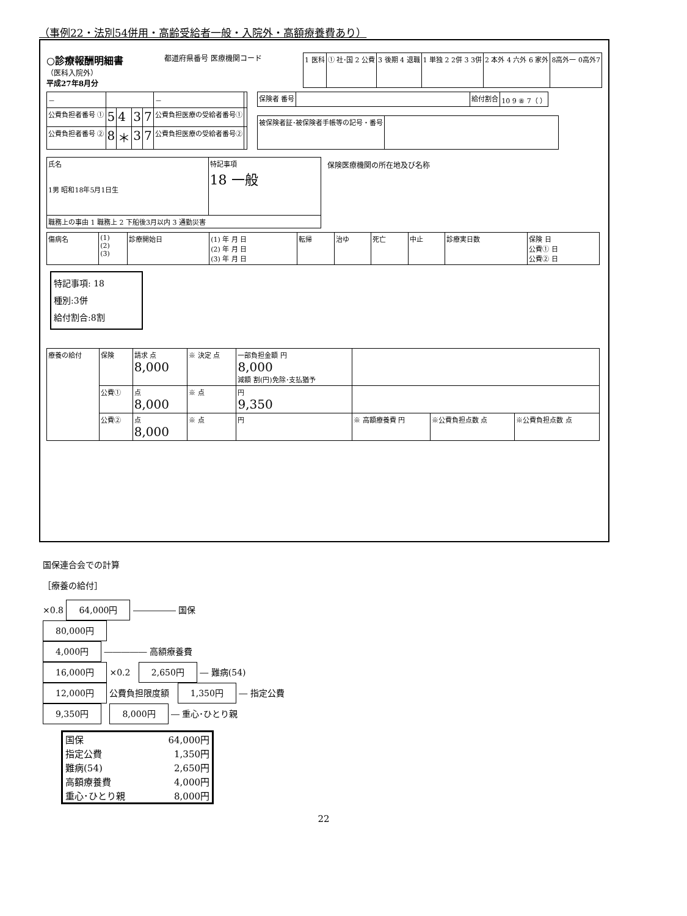（事例22・法別54併用・高齢受給者一般・入院外・高額療養費あり）
○診療報酬明細書
（医科入院外）
平成27年8月分
都道府県番号 医療機関コード
| 1 医科 | ① 社･国 2 公費 | 3 後期 4 退職 | 1 単独 2 2併 3 3併 | 2 本外 4 六外 6 家外 | 8高外一 0高外7 |
| － | | | | | － | |
| 公費負担者番号 ① | 5 | 4 | 3 | 7 | 公費負担医療の受給者番号① | |
| 公費負担者番号 ② | 8 | ＊ | 3 | 7 | 公費負担医療の受給者番号② | |
| 保険者 番号 | | 給付割合 | 10 9 ⑧ 7（ ） |
| 被保険者証･被保険者手帳等の記号・番号 | |
| 氏名 1男 昭和18年5月1日生 | 特記事項 18 一般 |
| 職務上の事由 1 職務上 2 下船後3月以内 3 通勤災害 | |
保険医療機関の所在地及び名称
| 傷病名 | (1) (2) (3) | 診療開始日 | (1) 年 月 日 (2) 年 月 日 (3) 年 月 日 | 転帰 | 治ゆ | 死亡 | 中止 | 診療実日数 | 保険 日 公費① 日 公費② 日 |
特記事項: 18
種別:3併
給付割合:8割
| 療養の給付 | 保険 | 請求 点 8,000 | ※ 決定 点 | 一部負担金額 円 8,000 減額 割(円)免除･支払猶予 | | | |
| | 公費① | 点 8,000 | ※ 点 | 円 9,350 | | | |
| | 公費② | 点 8,000 | ※ 点 | 円 | ※ 高額療養費 円 | ※公費負担点数 点 | ※公費負担点数 点 |
国保連合会での計算
［療養の給付］
×0.8 64,000円 ――――― 国保
80,000円
4,000円 ――――― 高額療養費
16,000円 ×0.2 2,650円 ― 難病(54)
12,000円 公費負担限度額 1,350円 ― 指定公費
9,350円 8,000円 ― 重心･ひとり親
| 国保 | 64,000円 |
| 指定公費 | 1,350円 |
| 難病(54) | 2,650円 |
| 高額療養費 | 4,000円 |
| 重心･ひとり親 | 8,000円 |
22